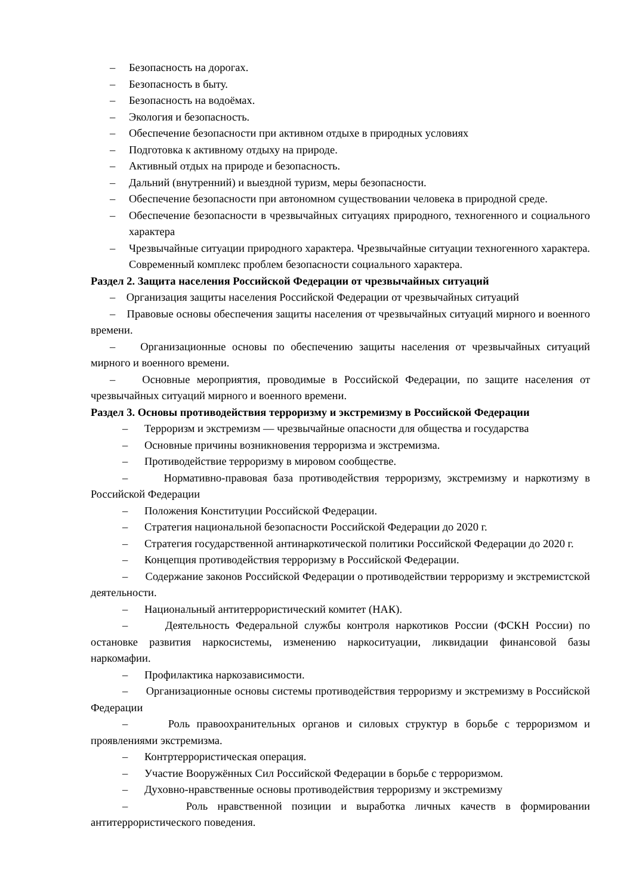– Безопасность на дорогах.
– Безопасность в быту.
– Безопасность на водоёмах.
– Экология и безопасность.
– Обеспечение безопасности при активном отдыхе в природных условиях
– Подготовка к активному отдыху на природе.
– Активный отдых на природе и безопасность.
– Дальний (внутренний) и выездной туризм, меры безопасности.
– Обеспечение безопасности при автономном существовании человека в природной среде.
– Обеспечение безопасности в чрезвычайных ситуациях природного, техногенного и социального характера
– Чрезвычайные ситуации природного характера. Чрезвычайные ситуации техногенного характера. Современный комплекс проблем безопасности социального характера.
Раздел 2. Защита населения Российской Федерации от чрезвычайных ситуаций
– Организация защиты населения Российской Федерации от чрезвычайных ситуаций
– Правовые основы обеспечения защиты населения от чрезвычайных ситуаций мирного и военного времени.
– Организационные основы по обеспечению защиты населения от чрезвычайных ситуаций мирного и военного времени.
– Основные мероприятия, проводимые в Российской Федерации, по защите населения от чрезвычайных ситуаций мирного и военного времени.
Раздел 3. Основы противодействия терроризму и экстремизму в Российской Федерации
– Терроризм и экстремизм — чрезвычайные опасности для общества и государства
– Основные причины возникновения терроризма и экстремизма.
– Противодействие терроризму в мировом сообществе.
– Нормативно-правовая база противодействия терроризму, экстремизму и наркотизму в Российской Федерации
– Положения Конституции Российской Федерации.
– Стратегия национальной безопасности Российской Федерации до 2020 г.
– Стратегия государственной антинаркотической политики Российской Федерации до 2020 г.
– Концепция противодействия терроризму в Российской Федерации.
– Содержание законов Российской Федерации о противодействии терроризму и экстремистской деятельности.
– Национальный антитеррористический комитет (НАК).
– Деятельность Федеральной службы контроля наркотиков России (ФСКН России) по остановке развития наркосистемы, изменению наркоситуации, ликвидации финансовой базы наркомафии.
– Профилактика наркозависимости.
– Организационные основы системы противодействия терроризму и экстремизму в Российской Федерации
– Роль правоохранительных органов и силовых структур в борьбе с терроризмом и проявлениями экстремизма.
– Контртеррористическая операция.
– Участие Вооружённых Сил Российской Федерации в борьбе с терроризмом.
– Духовно-нравственные основы противодействия терроризму и экстремизму
– Роль нравственной позиции и выработка личных качеств в формировании антитеррористического поведения.